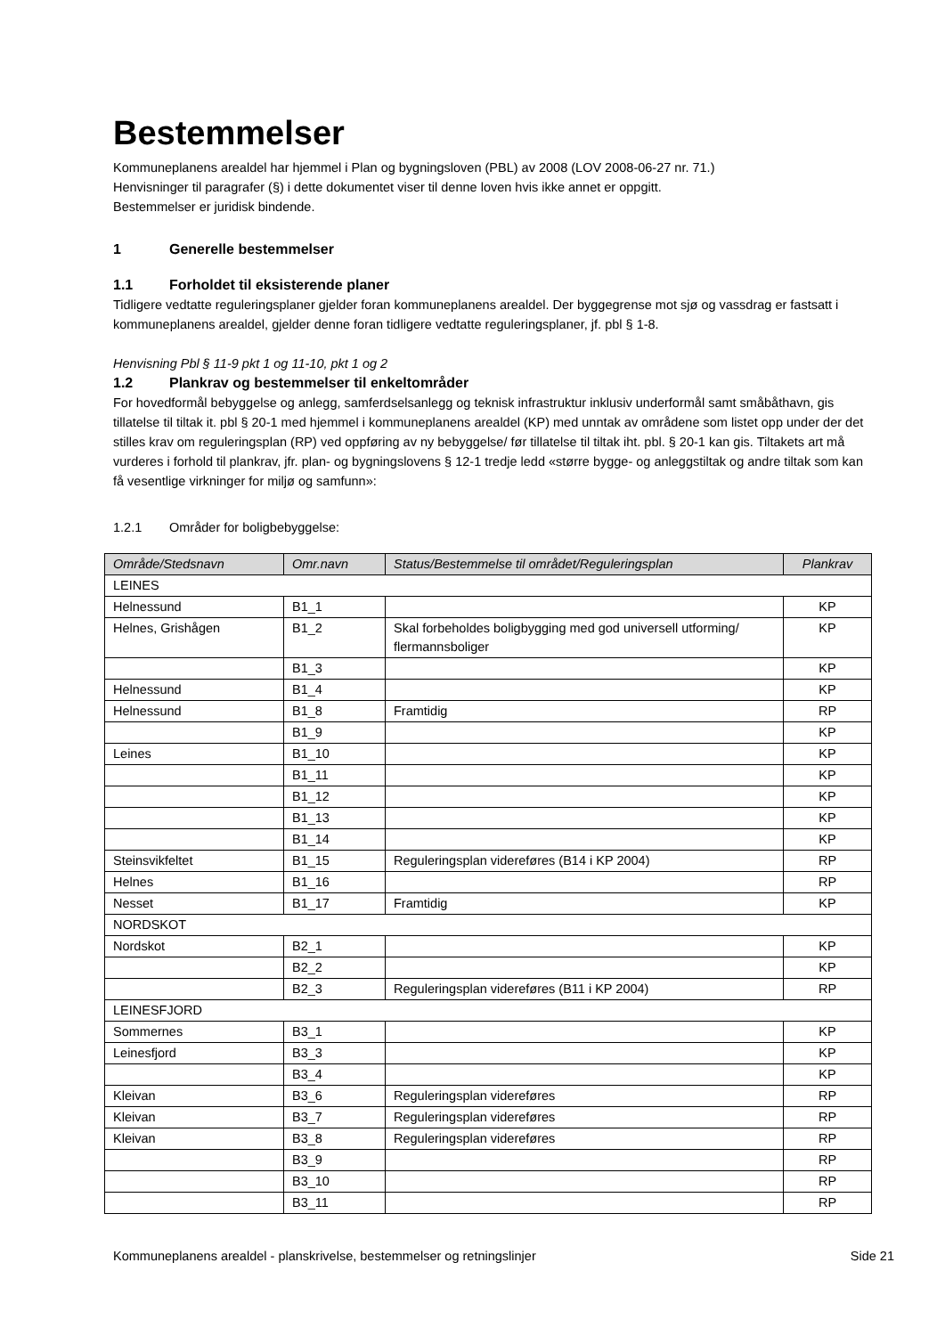Bestemmelser
Kommuneplanens arealdel har hjemmel i Plan og bygningsloven (PBL) av 2008 (LOV 2008-06-27 nr. 71.)
Henvisninger til paragrafer (§) i dette dokumentet viser til denne loven hvis ikke annet er oppgitt.
Bestemmelser er juridisk bindende.
1 Generelle bestemmelser
1.1 Forholdet til eksisterende planer
Tidligere vedtatte reguleringsplaner gjelder foran kommuneplanens arealdel. Der byggegrense mot sjø og vassdrag er fastsatt i kommuneplanens arealdel, gjelder denne foran tidligere vedtatte reguleringsplaner, jf. pbl § 1-8.
Henvisning Pbl § 11-9 pkt 1 og 11-10, pkt 1 og 2
1.2 Plankrav og bestemmelser til enkeltområder
For hovedformål bebyggelse og anlegg, samferdselsanlegg og teknisk infrastruktur inklusiv underformål samt småbåthavn, gis tillatelse til tiltak it. pbl § 20-1 med hjemmel i kommuneplanens arealdel (KP) med unntak av områdene som listet opp under der det stilles krav om reguleringsplan (RP) ved oppføring av ny bebyggelse/ før tillatelse til tiltak iht. pbl. § 20-1 kan gis. Tiltakets art må vurderes i forhold til plankrav, jfr. plan- og bygningslovens § 12-1 tredje ledd «større bygge- og anleggstiltak og andre tiltak som kan få vesentlige virkninger for miljø og samfunn»:
1.2.1 Områder for boligbebyggelse:
| Område/Stedsnavn | Omr.navn | Status/Bestemmelse til området/Reguleringsplan | Plankrav |
| --- | --- | --- | --- |
| LEINES | | | |
| Helnessund | B1_1 | | KP |
| Helnes, Grishågen | B1_2 | Skal forbeholdes boligbygging med god universell utforming/ flermannsboliger | KP |
| | B1_3 | | KP |
| Helnessund | B1_4 | | KP |
| Helnessund | B1_8 | Framtidig | RP |
| | B1_9 | | KP |
| Leines | B1_10 | | KP |
| | B1_11 | | KP |
| | B1_12 | | KP |
| | B1_13 | | KP |
| | B1_14 | | KP |
| Steinsvikfeltet | B1_15 | Reguleringsplan videreføres (B14 i KP 2004) | RP |
| Helnes | B1_16 | | RP |
| Nesset | B1_17 | Framtidig | KP |
| NORDSKOT | | | |
| Nordskot | B2_1 | | KP |
| | B2_2 | | KP |
| | B2_3 | Reguleringsplan videreføres (B11 i KP 2004) | RP |
| LEINESFJORD | | | |
| Sommernes | B3_1 | | KP |
| Leinesfjord | B3_3 | | KP |
| | B3_4 | | KP |
| Kleivan | B3_6 | Reguleringsplan videreføres | RP |
| Kleivan | B3_7 | Reguleringsplan videreføres | RP |
| Kleivan | B3_8 | Reguleringsplan videreføres | RP |
| | B3_9 | | RP |
| | B3_10 | | RP |
| | B3_11 | | RP |
Kommuneplanens arealdel - planskrivelse, bestemmelser og retningslinjer Side 21